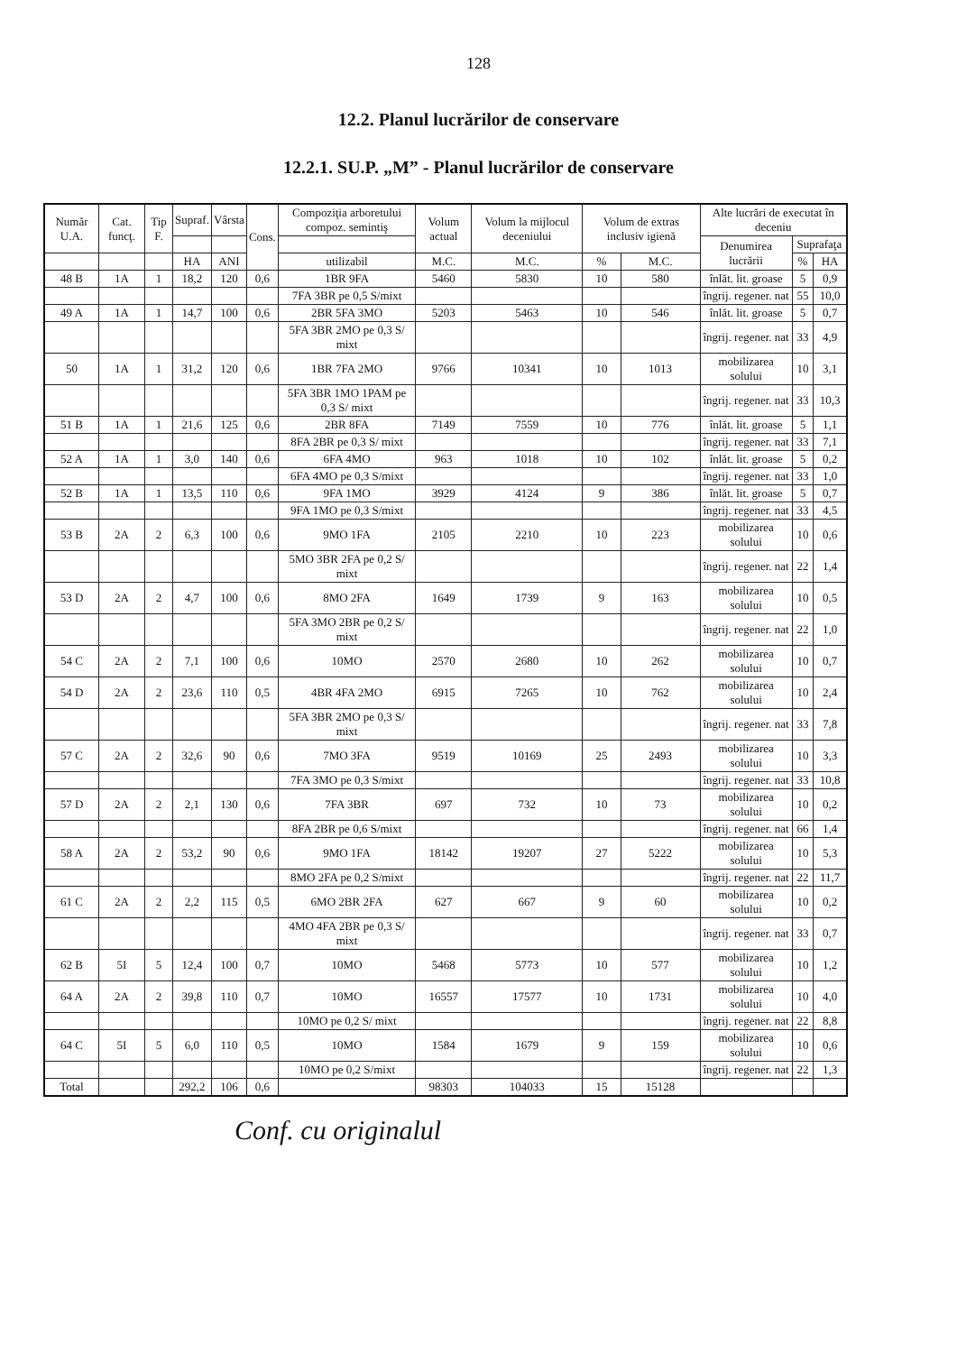128
12.2. Planul lucrărilor de conservare
12.2.1. SU.P. „M” - Planul lucrărilor de conservare
| Număr U.A. | Cat. funcţ. | Tip F. | Supraf. | Vârsta | Cons. | Compoziţia arboretului compoz. semintiş | Volum actual | Volum la mijlocul deceniului | Volum de extras inclusiv igienă | | Alte lucrări de executat în deceniu | | |
| --- | --- | --- | --- | --- | --- | --- | --- | --- | --- | --- | --- | --- | --- |
| | | | | | | | | | | | Denumirea lucrării | Suprafaţa | |
| | | | HA | ANI | | utilizabil | M.C. | M.C. | % | M.C. | | % | HA |
| 48 B | 1A | 1 | 18,2 | 120 | 0,6 | 1BR 9FA | 5460 | 5830 | 10 | 580 | înlăt. lit. groase | 5 | 0,9 |
| | | | | | | 7FA 3BR pe 0,5 S/mixt | | | | | îngrij. regener. nat | 55 | 10,0 |
| 49 A | 1A | 1 | 14,7 | 100 | 0,6 | 2BR 5FA 3MO | 5203 | 5463 | 10 | 546 | înlăt. lit. groase | 5 | 0,7 |
| | | | | | | 5FA 3BR 2MO pe 0,3 S/ mixt | | | | | îngrij. regener. nat | 33 | 4,9 |
| 50 | 1A | 1 | 31,2 | 120 | 0,6 | 1BR 7FA 2MO | 9766 | 10341 | 10 | 1013 | mobilizarea solului | 10 | 3,1 |
| | | | | | | 5FA 3BR 1MO 1PAM pe 0,3 S/ mixt | | | | | îngrij. regener. nat | 33 | 10,3 |
| 51 B | 1A | 1 | 21,6 | 125 | 0,6 | 2BR 8FA | 7149 | 7559 | 10 | 776 | înlăt. lit. groase | 5 | 1,1 |
| | | | | | | 8FA 2BR pe 0,3 S/ mixt | | | | | îngrij. regener. nat | 33 | 7,1 |
| 52 A | 1A | 1 | 3,0 | 140 | 0,6 | 6FA 4MO | 963 | 1018 | 10 | 102 | înlăt. lit. groase | 5 | 0,2 |
| | | | | | | 6FA 4MO pe 0,3 S/mixt | | | | | îngrij. regener. nat | 33 | 1,0 |
| 52 B | 1A | 1 | 13,5 | 110 | 0,6 | 9FA 1MO | 3929 | 4124 | 9 | 386 | înlăt. lit. groase | 5 | 0,7 |
| | | | | | | 9FA 1MO pe 0,3 S/mixt | | | | | îngrij. regener. nat | 33 | 4,5 |
| 53 B | 2A | 2 | 6,3 | 100 | 0,6 | 9MO 1FA | 2105 | 2210 | 10 | 223 | mobilizarea solului | 10 | 0,6 |
| | | | | | | 5MO 3BR 2FA pe 0,2 S/ mixt | | | | | îngrij. regener. nat | 22 | 1,4 |
| 53 D | 2A | 2 | 4,7 | 100 | 0,6 | 8MO 2FA | 1649 | 1739 | 9 | 163 | mobilizarea solului | 10 | 0,5 |
| | | | | | | 5FA 3MO 2BR pe 0,2 S/ mixt | | | | | îngrij. regener. nat | 22 | 1,0 |
| 54 C | 2A | 2 | 7,1 | 100 | 0,6 | 10MO | 2570 | 2680 | 10 | 262 | mobilizarea solului | 10 | 0,7 |
| 54 D | 2A | 2 | 23,6 | 110 | 0,5 | 4BR 4FA 2MO | 6915 | 7265 | 10 | 762 | mobilizarea solului | 10 | 2,4 |
| | | | | | | 5FA 3BR 2MO pe 0,3 S/ mixt | | | | | îngrij. regener. nat | 33 | 7,8 |
| 57 C | 2A | 2 | 32,6 | 90 | 0,6 | 7MO 3FA | 9519 | 10169 | 25 | 2493 | mobilizarea solului | 10 | 3,3 |
| | | | | | | 7FA 3MO pe 0,3 S/mixt | | | | | îngrij. regener. nat | 33 | 10,8 |
| 57 D | 2A | 2 | 2,1 | 130 | 0,6 | 7FA 3BR | 697 | 732 | 10 | 73 | mobilizarea solului | 10 | 0,2 |
| | | | | | | 8FA 2BR pe 0,6 S/mixt | | | | | îngrij. regener. nat | 66 | 1,4 |
| 58 A | 2A | 2 | 53,2 | 90 | 0,6 | 9MO 1FA | 18142 | 19207 | 27 | 5222 | mobilizarea solului | 10 | 5,3 |
| | | | | | | 8MO 2FA pe 0,2 S/mixt | | | | | îngrij. regener. nat | 22 | 11,7 |
| 61 C | 2A | 2 | 2,2 | 115 | 0,5 | 6MO 2BR 2FA | 627 | 667 | 9 | 60 | mobilizarea solului | 10 | 0,2 |
| | | | | | | 4MO 4FA 2BR pe 0,3 S/ mixt | | | | | îngrij. regener. nat | 33 | 0,7 |
| 62 B | 5I | 5 | 12,4 | 100 | 0,7 | 10MO | 5468 | 5773 | 10 | 577 | mobilizarea solului | 10 | 1,2 |
| 64 A | 2A | 2 | 39,8 | 110 | 0,7 | 10MO | 16557 | 17577 | 10 | 1731 | mobilizarea solului | 10 | 4,0 |
| | | | | | | 10MO pe 0,2 S/ mixt | | | | | îngrij. regener. nat | 22 | 8,8 |
| 64 C | 5I | 5 | 6,0 | 110 | 0,5 | 10MO | 1584 | 1679 | 9 | 159 | mobilizarea solului | 10 | 0,6 |
| | | | | | | 10MO pe 0,2 S/mixt | | | | | îngrij. regener. nat | 22 | 1,3 |
| Total | | | 292,2 | 106 | 0,6 | | 98303 | 104033 | 15 | 15128 | | | |
Conf. cu originalul